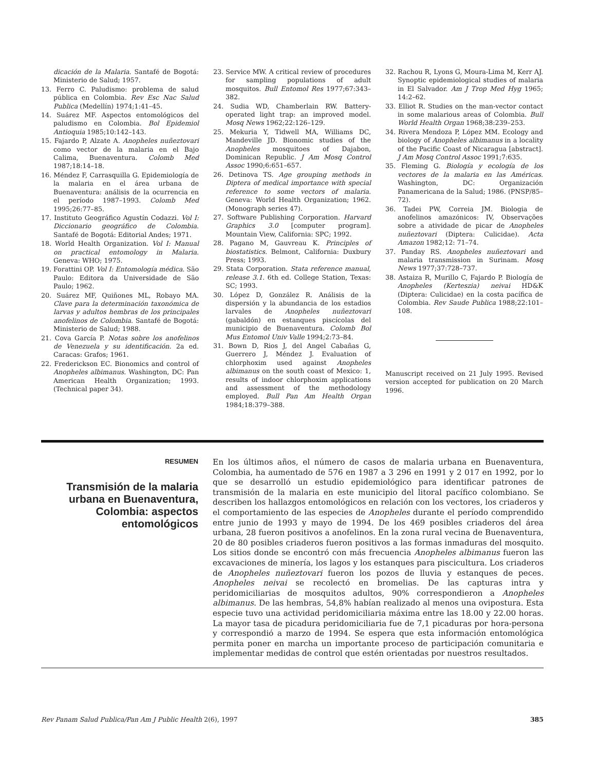dicación de la Malaria. Santafé de Bogotá: Ministerio de Salud; 1957.
13. Ferro C. Paludismo: problema de salud pública en Colombia. Rev Esc Nac Salud Publica (Medellín) 1974;1:41–45.
14. Suárez MF. Aspectos entomológicos del paludismo en Colombia. Bol Epidemiol Antioquia 1985;10:142–143.
15. Fajardo P, Alzate A. Anopheles nuñeztovari como vector de la malaria en el Bajo Calima, Buenaventura. Colomb Med 1987;18:14–18.
16. Méndez F, Carrasquilla G. Epidemiología de la malaria en el área urbana de Buenaventura: análisis de la ocurrencia en el período 1987–1993. Colomb Med 1995;26:77–85.
17. Instituto Geográfico Agustín Codazzi. Vol I: Diccionario geográfico de Colombia. Santafé de Bogotá: Editorial Andes; 1971.
18. World Health Organization. Vol I: Manual on practical entomology in Malaria. Geneva: WHO; 1975.
19. Forattini OP. Vol I: Entomología médica. São Paulo: Editora da Universidade de São Paulo; 1962.
20. Suárez MF, Quiñones ML, Robayo MA. Clave para la determinación taxonómica de larvas y adultos hembras de los principales anofelinos de Colombia. Santafé de Bogotá: Ministerio de Salud; 1988.
21. Cova García P. Notas sobre los anofelinos de Venezuela y su identificación. 2a ed. Caracas: Grafos; 1961.
22. Frederickson EC. Bionomics and control of Anopheles albimanus. Washington, DC: Pan American Health Organization; 1993. (Technical paper 34).
23. Service MW. A critical review of procedures for sampling populations of adult mosquitos. Bull Entomol Res 1977;67:343–382.
24. Sudia WD, Chamberlain RW. Battery-operated light trap: an improved model. Mosq News 1962;22:126–129.
25. Mekuria Y, Tidwell MA, Williams DC, Mandeville JD. Bionomic studies of the Anopheles mosquitoes of Dajabon, Dominican Republic. J Am Mosq Control Assoc 1990;6:651–657.
26. Detinova TS. Age grouping methods in Diptera of medical importance with special reference to some vectors of malaria. Geneva: World Health Organization; 1962. (Monograph series 47).
27. Software Publishing Corporation. Harvard Graphics 3.0 [computer program]. Mountain View, California: SPC; 1992.
28. Pagano M, Gauvreau K. Principles of biostatistics. Belmont, California: Duxbury Press; 1993.
29. Stata Corporation. Stata reference manual, release 3.1. 6th ed. College Station, Texas: SC; 1993.
30. López D, González R. Análisis de la dispersión y la abundancia de los estadios larvales de Anopheles nuñeztovari (gabaldón) en estanques piscícolas del municipio de Buenaventura. Colomb Bol Mus Entomol Univ Valle 1994;2:73–84.
31. Bown D, Rios J, del Angel Cabañas G, Guerrero J, Méndez J. Evaluation of chlorphoxim used against Anopheles albimanus on the south coast of Mexico: 1, results of indoor chlorphoxim applications and assessment of the methodology employed. Bull Pan Am Health Organ 1984;18:379–388.
32. Rachou R, Lyons G, Moura-Lima M, Kerr AJ. Synoptic epidemiological studies of malaria in El Salvador. Am J Trop Med Hyg 1965; 14:2–62.
33. Elliot R. Studies on the man-vector contact in some malarious areas of Colombia. Bull World Health Organ 1968;38:239–253.
34. Rivera Mendoza P, López MM. Ecology and biology of Anopheles albimanus in a locality of the Pacific Coast of Nicaragua [abstract]. J Am Mosq Control Assoc 1991;7:635.
35. Fleming G. Biología y ecología de los vectores de la malaria en las Américas. Washington, DC: Organización Panamericana de la Salud; 1986. (PNSP/85–72).
36. Tadei PW, Correia JM. Biologia de anofelinos amazónicos: IV, Observações sobre a atividade de picar de Anopheles nuñeztovari (Diptera: Culicidae). Acta Amazon 1982;12: 71–74.
37. Panday RS. Anopheles nuñeztovari and malaria transmission in Surinam. Mosq News 1977;37:728–737.
38. Astaiza R, Murillo C, Fajardo P. Biología de Anopheles (Kerteszia) neivai HD&K (Diptera: Culicidae) en la costa pacífica de Colombia. Rev Saude Publica 1988;22:101–108.
Manuscript received on 21 July 1995. Revised version accepted for publication on 20 March 1996.
RESUMEN
Transmisión de la malaria urbana en Buenaventura, Colombia: aspectos entomológicos
En los últimos años, el número de casos de malaria urbana en Buenaventura, Colombia, ha aumentado de 576 en 1987 a 3 296 en 1991 y 2 017 en 1992, por lo que se desarrolló un estudio epidemiológico para identificar patrones de transmisión de la malaria en este municipio del litoral pacífico colombiano. Se describen los hallazgos entomológicos en relación con los vectores, los criaderos y el comportamiento de las especies de Anopheles durante el período comprendido entre junio de 1993 y mayo de 1994. De los 469 posibles criaderos del área urbana, 28 fueron positivos a anofelinos. En la zona rural vecina de Buenaventura, 20 de 80 posibles criaderos fueron positivos a las formas inmaduras del mosquito. Los sitios donde se encontró con más frecuencia Anopheles albimanus fueron las excavaciones de minería, los lagos y los estanques para piscicultura. Los criaderos de Anopheles nuñeztovari fueron los pozos de lluvia y estanques de peces. Anopheles neivai se recolectó en bromelias. De las capturas intra y peridomiciliarias de mosquitos adultos, 90% correspondieron a Anopheles albimanus. De las hembras, 54,8% habían realizado al menos una ovipostura. Esta especie tuvo una actividad peridomiciliaria máxima entre las 18.00 y 22.00 horas. La mayor tasa de picadura peridomiciliaria fue de 7,1 picaduras por hora-persona y correspondió a marzo de 1994. Se espera que esta información entomológica permita poner en marcha un importante proceso de participación comunitaria e implementar medidas de control que estén orientadas por nuestros resultados.
Rev Panam Salud Publica/Pan Am J Public Health 2(6), 1997 385